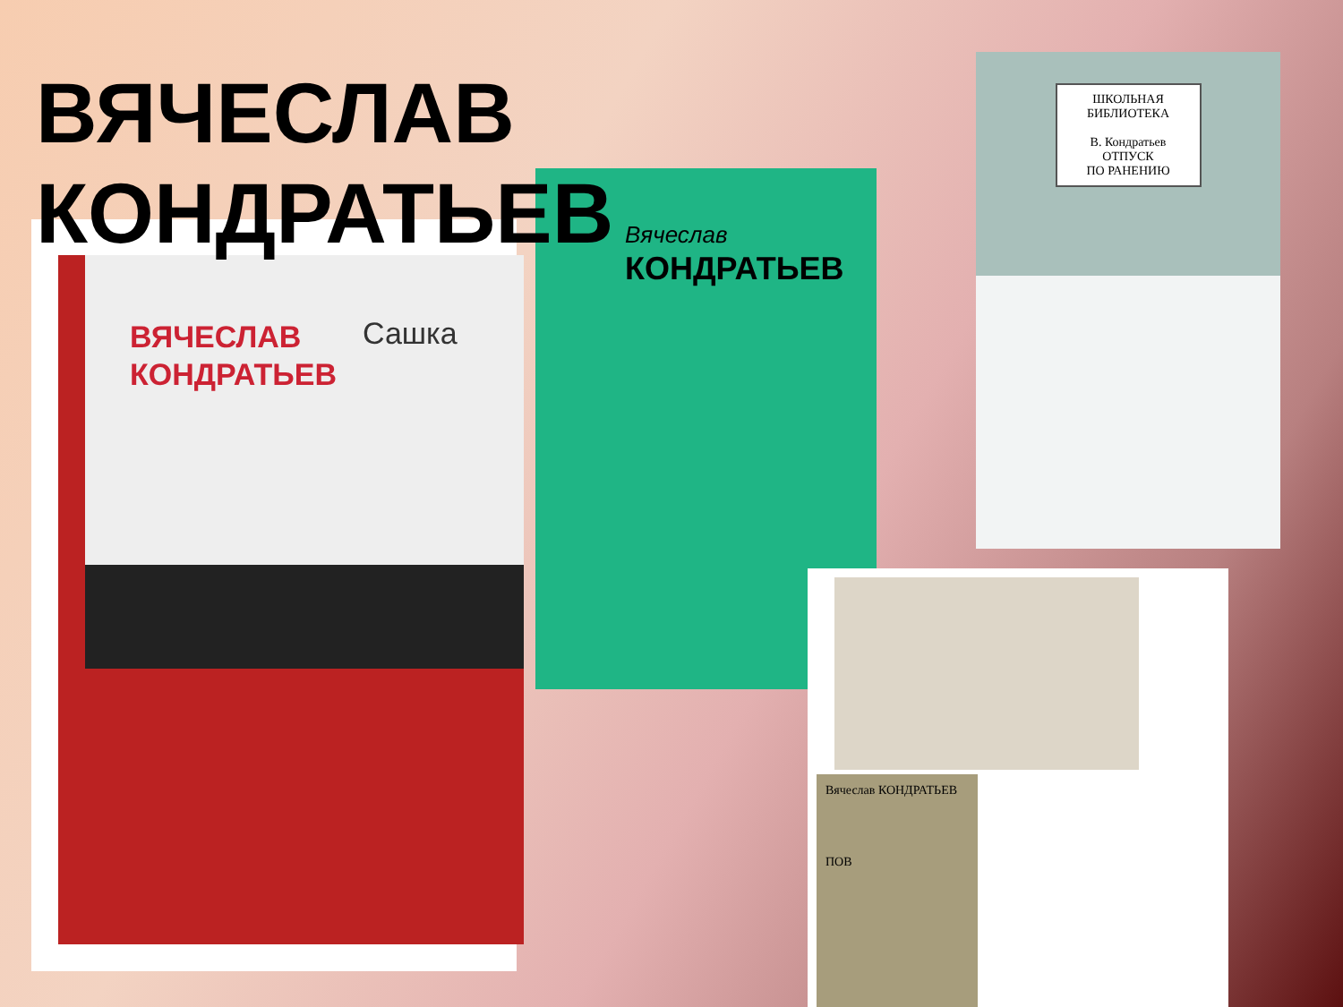ВЯЧЕСЛАВ
КОНДРАТЬЕВ
ВЯЧЕСЛАВ
КОНДРАТЬЕВ
Сашка
Вячеслав
КОНДРАТЬЕВ
ШКОЛЬНАЯ БИБЛИОТЕКА
В. Кондратьев
ОТПУСК
ПО РАНЕНИЮ
Вячеслав КОНДРАТЬЕВ
ПОВ